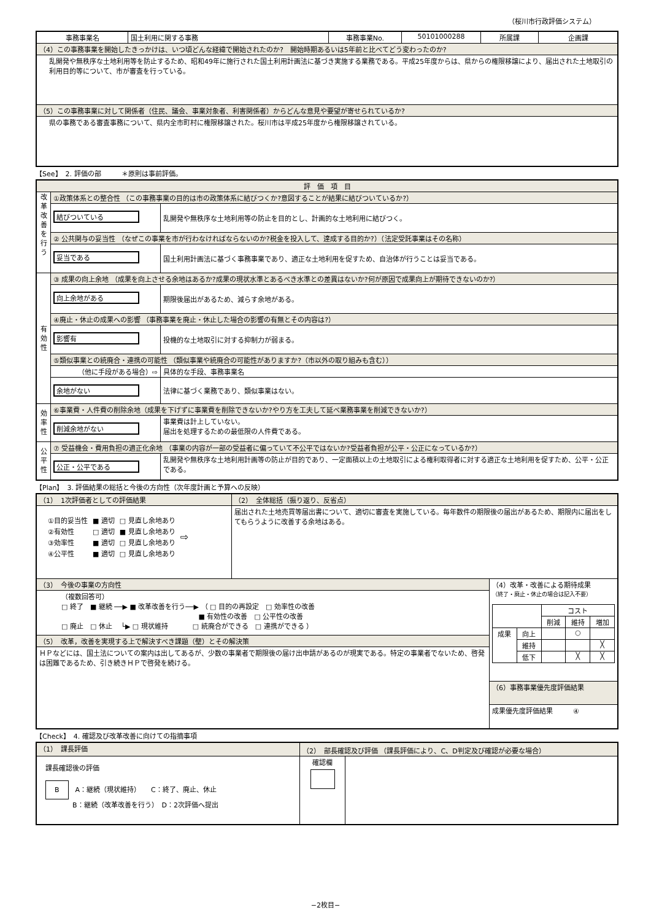（桜川市行政評価システム）
| 事務事業名 | 国土利用に関する事務 | 事務事業No. | 50101000288 | 所属課 | 企画課 |
| （4）この事務事業を開始したきっかけは、いつ頃どんな経緯で開始されたのか? 開始時期あるいは5年前と比べてどう変わったのか? | | | | | |
| 乱開発や無秩序な土地利用等を防止するため、昭和49年に施行された国土利用計画法に基づき実施する業務である。平成25年度からは、県からの権限移譲により、届出された土地取引の利用目的等について、市が審査を行っている。 | | | | | |
| （5）この事務事業に対して関係者（住民、議会、事業対象者、利害関係者）からどんな意見や要望が寄せられているか? | | | | | |
| 県の事務である審査事務について、県内全市町村に権限移譲された。桜川市は平成25年度から権限移譲されている。 | | | | | |
【See】　2. 評価の部　　　＊原則は事前評価。
| 評 価 項 目 | | |
| 改革改善を行う | ①政策体系との整合性 （この事務事業の目的は市の政策体系に結びつくか?意図することが結果に結びついているか?） | |
| | 結びついている | 乱開発や無秩序な土地利用等の防止を目的とし、計画的な土地利用に結びつく。 |
| | ② 公共関与の妥当性 （なぜこの事業を市が行わなければならないのか?税金を投入して、達成する目的か?）（法定受託事業はその名称） | |
| | 妥当である | 国土利用計画法に基づく事務事業であり、適正な土地利用を促すため、自治体が行うことは妥当である。 |
| 有効性 | ③ 成果の向上余地 （成果を向上させる余地はあるか?成果の現状水準とあるべき水準との差異はないか?何が原因で成果向上が期待できないのか?） | |
| | 向上余地がある | 期限後届出があるため、減らす余地がある。 |
| | ④廃止・休止の成果への影響 （事務事業を廃止・休止した場合の影響の有無とその内容は?） | |
| | 影響有 | 投機的な土地取引に対する抑制力が弱まる。 |
| | ⑤類似事業との統廃合・連携の可能性 （類似事業や統廃合の可能性がありますか?（市以外の取り組みも含む）） | |
| | （他に手段がある場合）⇨ | 具体的な手段、事務事業名 |
| | 余地がない | 法律に基づく業務であり、類似事業はない。 |
| 効率性 | ⑥事業費・人件費の削除余地（成果を下げずに事業費を削除できないか?やり方を工夫して延べ業務事業を削減できないか?） | |
| | 削減余地がない | 事業費は計上していない。 届出を処理するための最低限の人件費である。 |
| 公平性 | ⑦ 受益機会・費用負担の適正化余地 （事業の内容が一部の受益者に偏っていて不公平ではないか?受益者負担が公平・公正になっているか?） | |
| | 公正・公平である | 乱開発や無秩序な土地利用計画等の防止が目的であり、一定面積以上の土地取引による権利取得者に対する適正な土地利用を促すため、公平・公正である。 |
【Plan】　3. 評価結果の総括と今後の方向性（次年度計画と予算への反映）
| （1） 1次評価者としての評価結果 | （2） 全体総括（振り返り、反省点） | |
| / ①目的妥当性 / ■ 適切 / □ 見直し余地あり / ⇨ / / ②有効性 / □ 適切 / ■ 見直し余地あり / / / ③効率性 / ■ 適切 / □ 見直し余地あり / / / ④公平性 / ■ 適切 / □ 見直し余地あり / / | 届出された土地売買等届出書について、適切に審査を実施している。毎年数件の期限後の届出があるため、期限内に届出をしてもらうように改善する余地はある。 | |
| （3） 今後の事業の方向性 | | （4）改革・改善による期待成果 （終了・廃止・休止の場合は記入不要） / / / コスト / / / / / / 削減 / 維持 / 増加 / / 成果 / 向上 / / ○ / / / / 維持 / / / ╳ / / / 低下 / / ╳ / ╳ / |
| （複数回答可） □ 終了 ■ 継続 ──▶ ■ 改革改善を行う──▶ （ □ 目的の再設定 □ 効率性の改善 ■ 有効性の改善 □ 公平性の改善 □ 廃止 □ 休止 └▶ □ 現状維持 □ 統廃合ができる □ 連携ができる ） | | |
| （5） 改革，改善を実現する上で解決すべき課題（壁）とその解決策 | | |
| ＨＰなどには、国土法についての案内は出してあるが、少数の事業者で期限後の届け出申請があるのが現実である。特定の事業者でないため、啓発は困難であるため、引き続きＨＰで啓発を続ける。 | | |
| | | （6）事務事業優先度評価結果 |
| | | 成果優先度評価結果 ④ |
【Check】　4. 確認及び改革改善に向けての指摘事項
| （1） 課長評価 | （2） 部長確認及び評価 （課長評価により、C、D判定及び確認が必要な場合） | |
| 課長確認後の評価 B A：継続（現状維持） C：終了、廃止、休止 B：継続（改革改善を行う） D：2次評価へ提出 | 確認欄 | |
−2枚目−